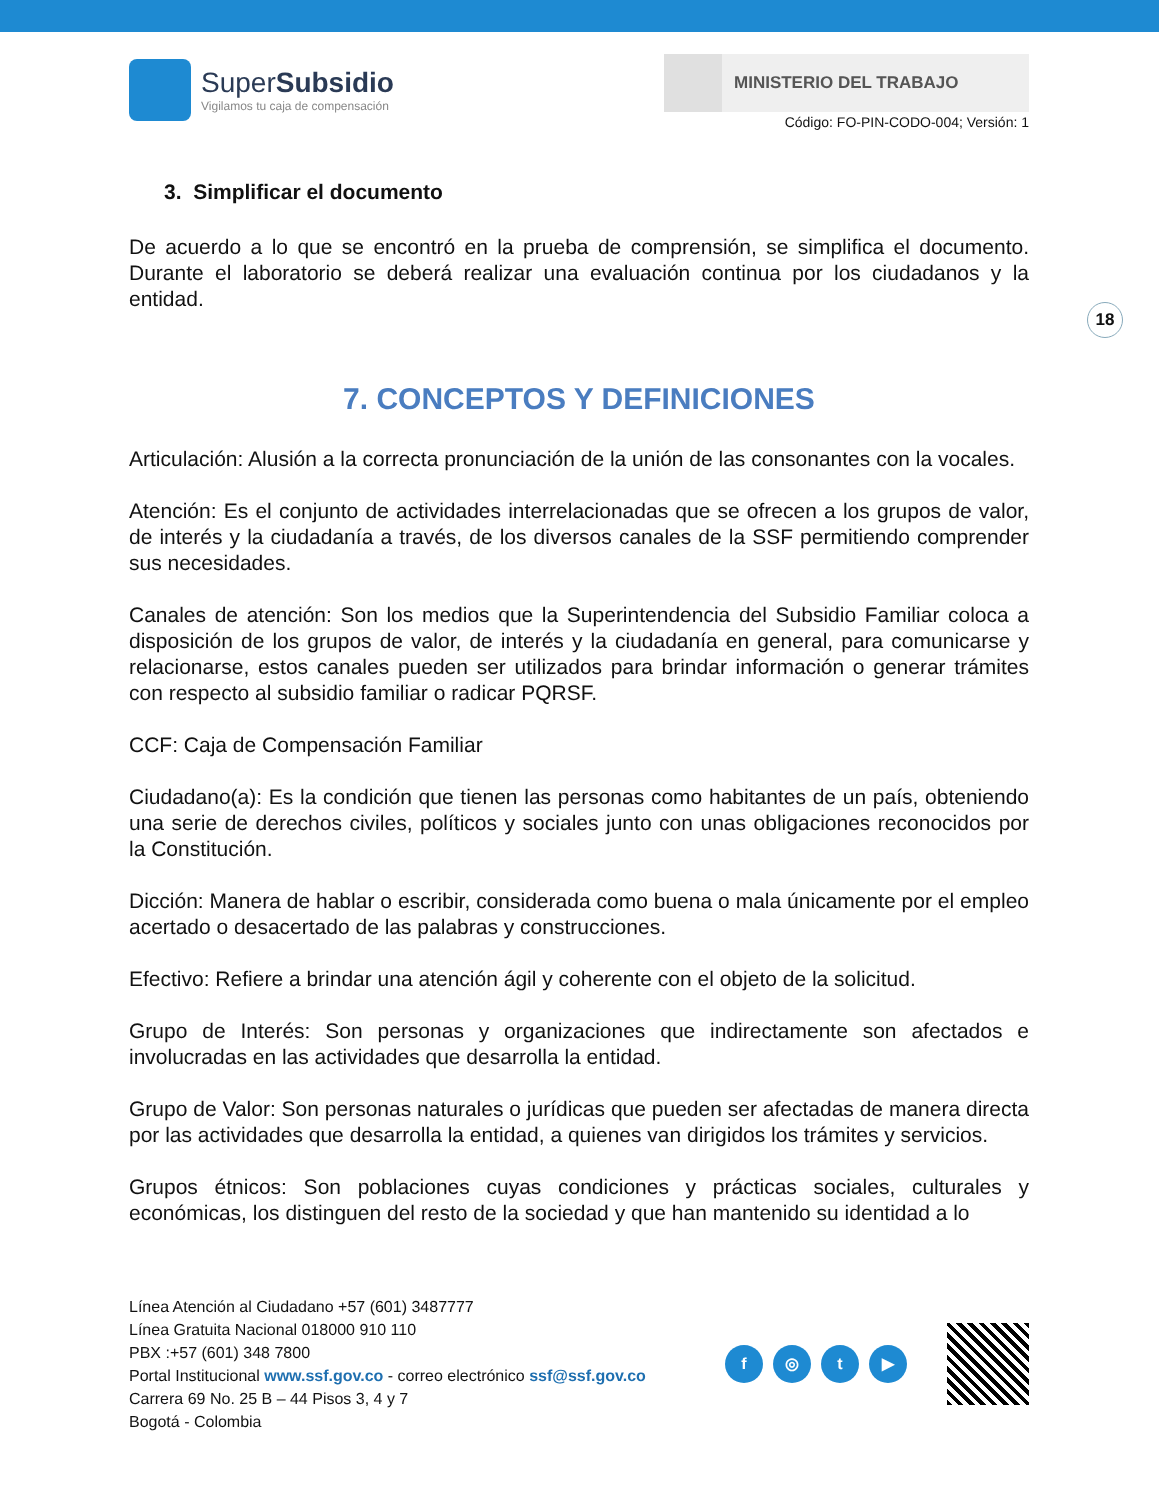SuperSubsidio
Vigilamos tu caja de compensación
MINISTERIO DEL TRABAJO
Código: FO-PIN-CODO-004; Versión: 1
3. Simplificar el documento
De acuerdo a lo que se encontró en la prueba de comprensión, se simplifica el documento. Durante el laboratorio se deberá realizar una evaluación continua por los ciudadanos y la entidad.
7. CONCEPTOS Y DEFINICIONES
Articulación: Alusión a la correcta pronunciación de la unión de las consonantes con la vocales.
Atención: Es el conjunto de actividades interrelacionadas que se ofrecen a los grupos de valor, de interés y la ciudadanía a través, de los diversos canales de la SSF permitiendo comprender sus necesidades.
Canales de atención: Son los medios que la Superintendencia del Subsidio Familiar coloca a disposición de los grupos de valor, de interés y la ciudadanía en general, para comunicarse y relacionarse, estos canales pueden ser utilizados para brindar información o generar trámites con respecto al subsidio familiar o radicar PQRSF.
CCF: Caja de Compensación Familiar
Ciudadano(a): Es la condición que tienen las personas como habitantes de un país, obteniendo una serie de derechos civiles, políticos y sociales junto con unas obligaciones reconocidos por la Constitución.
Dicción: Manera de hablar o escribir, considerada como buena o mala únicamente por el empleo acertado o desacertado de las palabras y construcciones.
Efectivo: Refiere a brindar una atención ágil y coherente con el objeto de la solicitud.
Grupo de Interés: Son personas y organizaciones que indirectamente son afectados e involucradas en las actividades que desarrolla la entidad.
Grupo de Valor: Son personas naturales o jurídicas que pueden ser afectadas de manera directa por las actividades que desarrolla la entidad, a quienes van dirigidos los trámites y servicios.
Grupos étnicos: Son poblaciones cuyas condiciones y prácticas sociales, culturales y económicas, los distinguen del resto de la sociedad y que han mantenido su identidad a lo
18
Línea Atención al Ciudadano +57 (601) 3487777
Línea Gratuita Nacional 018000 910 110
PBX :+57 (601) 348 7800
Portal Institucional www.ssf.gov.co - correo electrónico ssf@ssf.gov.co
Carrera 69 No. 25 B – 44 Pisos 3, 4 y 7
Bogotá - Colombia
f ◎ t ▶